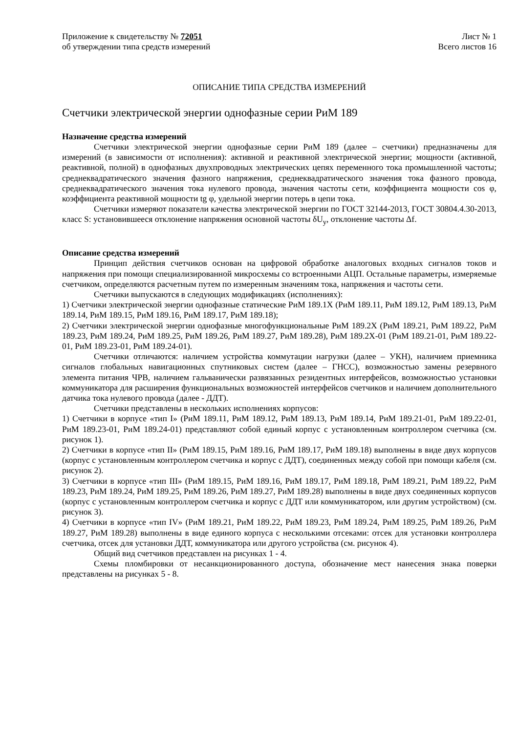Приложение к свидетельству № 72051
об утверждении типа средств измерений
Лист № 1
Всего листов 16
ОПИСАНИЕ ТИПА СРЕДСТВА ИЗМЕРЕНИЙ
Счетчики электрической энергии однофазные серии РиМ 189
Назначение средства измерений
Счетчики электрической энергии однофазные серии РиМ 189 (далее – счетчики) предназначены для измерений (в зависимости от исполнения): активной и реактивной электрической энергии; мощности (активной, реактивной, полной) в однофазных двухпроводных электрических цепях переменного тока промышленной частоты; среднеквадратического значения фазного напряжения, среднеквадратического значения тока фазного провода, среднеквадратического значения тока нулевого провода, значения частоты сети, коэффициента мощности cos φ, коэффициента реактивной мощности tg φ, удельной энергии потерь в цепи тока.
Счетчики измеряют показатели качества электрической энергии по ГОСТ 32144-2013, ГОСТ 30804.4.30-2013, класс S: установившееся отклонение напряжения основной частоты δU<sub>у</sub>, отклонение частоты Δf.
Описание средства измерений
Принцип действия счетчиков основан на цифровой обработке аналоговых входных сигналов токов и напряжения при помощи специализированной микросхемы со встроенными АЦП. Остальные параметры, измеряемые счетчиком, определяются расчетным путем по измеренным значениям тока, напряжения и частоты сети.
Счетчики выпускаются в следующих модификациях (исполнениях):
1) Счетчики электрической энергии однофазные статические РиМ 189.1Х (РиМ 189.11, РиМ 189.12, РиМ 189.13, РиМ 189.14, РиМ 189.15, РиМ 189.16, РиМ 189.17, РиМ 189.18);
2) Счетчики электрической энергии однофазные многофункциональные РиМ 189.2Х (РиМ 189.21, РиМ 189.22, РиМ 189.23, РиМ 189.24, РиМ 189.25, РиМ 189.26, РиМ 189.27, РиМ 189.28), РиМ 189.2Х-01 (РиМ 189.21-01, РиМ 189.22-01, РиМ 189.23-01, РиМ 189.24-01).
Счетчики отличаются: наличием устройства коммутации нагрузки (далее – УКН), наличием приемника сигналов глобальных навигационных спутниковых систем (далее – ГНСС), возможностью замены резервного элемента питания ЧРВ, наличием гальванически развязанных резидентных интерфейсов, возможностью установки коммуникатора для расширения функциональных возможностей интерфейсов счетчиков и наличием дополнительного датчика тока нулевого провода (далее - ДДТ).
Счетчики представлены в нескольких исполнениях корпусов:
1) Счетчики в корпусе «тип I» (РиМ 189.11, РиМ 189.12, РиМ 189.13, РиМ 189.14, РиМ 189.21-01, РиМ 189.22-01, РиМ 189.23-01, РиМ 189.24-01) представляют собой единый корпус с установленным контроллером счетчика (см. рисунок 1).
2) Счетчики в корпусе «тип II» (РиМ 189.15, РиМ 189.16, РиМ 189.17, РиМ 189.18) выполнены в виде двух корпусов (корпус с установленным контроллером счетчика и корпус с ДДТ), соединенных между собой при помощи кабеля (см. рисунок 2).
3) Счетчики в корпусе «тип III» (РиМ 189.15, РиМ 189.16, РиМ 189.17, РиМ 189.18, РиМ 189.21, РиМ 189.22, РиМ 189.23, РиМ 189.24, РиМ 189.25, РиМ 189.26, РиМ 189.27, РиМ 189.28) выполнены в виде двух соединенных корпусов (корпус с установленным контроллером счетчика и корпус с ДДТ или коммуникатором, или другим устройством) (см. рисунок 3).
4) Счетчики в корпусе «тип IV» (РиМ 189.21, РиМ 189.22, РиМ 189.23, РиМ 189.24, РиМ 189.25, РиМ 189.26, РиМ 189.27, РиМ 189.28) выполнены в виде единого корпуса с несколькими отсеками: отсек для установки контроллера счетчика, отсек для установки ДДТ, коммуникатора или другого устройства (см. рисунок 4).
Общий вид счетчиков представлен на рисунках 1 - 4.
Схемы пломбировки от несанкционированного доступа, обозначение мест нанесения знака поверки представлены на рисунках 5 - 8.